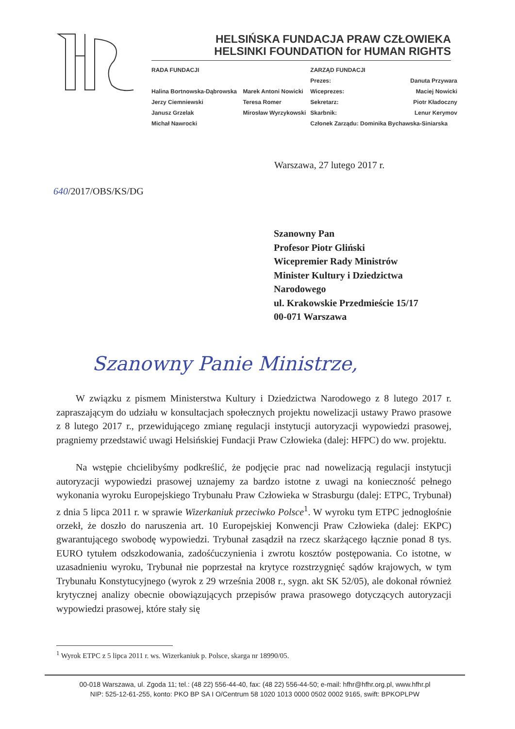HELSIŃSKA FUNDACJA PRAW CZŁOWIEKA
HELSINKI FOUNDATION for HUMAN RIGHTS
| RADA FUNDACJI | | ZARZĄD FUNDACJI | |
| --- | --- | --- | --- |
| | | Prezes: | Danuta Przywara |
| Halina Bortnowska-Dąbrowska | Marek Antoni Nowicki | Wiceprezes: | Maciej Nowicki |
| Jerzy Ciemniewski | Teresa Romer | Sekretarz: | Piotr Kładoczny |
| Janusz Grzelak | Mirosław Wyrzykowski | Skarbnik: | Lenur Kerymov |
| Michał Nawrocki | | Członek Zarządu: Dominika Bychawska-Siniarska | |
Warszawa, 27 lutego 2017 r.
640/2017/OBS/KS/DG
Szanowny Pan
Profesor Piotr Gliński
Wicepremier Rady Ministrów
Minister Kultury i Dziedzictwa
Narodowego
ul. Krakowskie Przedmieście 15/17
00-071 Warszawa
Szanowny Panie Ministrze,
W związku z pismem Ministerstwa Kultury i Dziedzictwa Narodowego z 8 lutego 2017 r. zapraszającym do udziału w konsultacjach społecznych projektu nowelizacji ustawy Prawo prasowe z 8 lutego 2017 r., przewidującego zmianę regulacji instytucji autoryzacji wypowiedzi prasowej, pragniemy przedstawić uwagi Helsińskiej Fundacji Praw Człowieka (dalej: HFPC) do ww. projektu.
Na wstępie chcielibyśmy podkreślić, że podjęcie prac nad nowelizacją regulacji instytucji autoryzacji wypowiedzi prasowej uznajemy za bardzo istotne z uwagi na konieczność pełnego wykonania wyroku Europejskiego Trybunału Praw Człowieka w Strasburgu (dalej: ETPC, Trybunał) z dnia 5 lipca 2011 r. w sprawie Wizerkaniuk przeciwko Polsce<sup>1</sup>. W wyroku tym ETPC jednogłośnie orzekł, że doszło do naruszenia art. 10 Europejskiej Konwencji Praw Człowieka (dalej: EKPC) gwarantującego swobodę wypowiedzi. Trybunał zasądził na rzecz skarżącego łącznie ponad 8 tys. EURO tytułem odszkodowania, zadośćuczynienia i zwrotu kosztów postępowania. Co istotne, w uzasadnieniu wyroku, Trybunał nie poprzestał na krytyce rozstrzygnięć sądów krajowych, w tym Trybunału Konstytucyjnego (wyrok z 29 września 2008 r., sygn. akt SK 52/05), ale dokonał również krytycznej analizy obecnie obowiązujących przepisów prawa prasowego dotyczących autoryzacji wypowiedzi prasowej, które stały się
<sup>1</sup> Wyrok ETPC z 5 lipca 2011 r. ws. Wizerkaniuk p. Polsce, skarga nr 18990/05.
00-018 Warszawa, ul. Zgoda 11; tel.: (48 22) 556-44-40, fax: (48 22) 556-44-50; e-mail: hfhr@hfhr.org.pl, www.hfhr.pl
NIP: 525-12-61-255, konto: PKO BP SA I O/Centrum 58 1020 1013 0000 0502 0002 9165, swift: BPKOPLPW